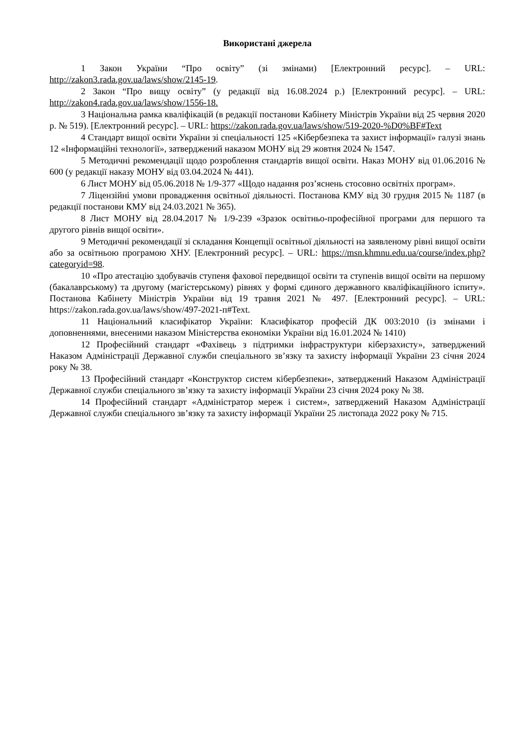Використані джерела
1 Закон України “Про освіту” (зі змінами) [Електронний ресурс]. – URL: http://zakon3.rada.gov.ua/laws/show/2145-19.
2 Закон “Про вищу освіту” (у редакції від 16.08.2024 р.) [Електронний ресурс]. – URL: http://zakon4.rada.gov.ua/laws/show/1556-18.
3 Національна рамка кваліфікацій (в редакції постанови Кабінету Міністрів України від 25 червня 2020 р. № 519). [Електронний ресурс]. – URL: https://zakon.rada.gov.ua/laws/show/519-2020-%D0%BF#Text
4 Стандарт вищої освіти України зі спеціальності 125 «Кібербезпека та захист інформації» галузі знань 12 «Інформаційні технології», затверджений наказом МОНУ від 29 жовтня 2024 № 1547.
5 Методичні рекомендації щодо розроблення стандартів вищої освіти. Наказ МОНУ від 01.06.2016 № 600 (у редакції наказу МОНУ від 03.04.2024 № 441).
6 Лист МОНУ від 05.06.2018 № 1/9-377 «Щодо надання роз’яснень стосовно освітніх програм».
7 Ліцензійні умови провадження освітньої діяльності. Постанова КМУ від 30 грудня 2015 № 1187 (в редакції постанови КМУ від 24.03.2021 № 365).
8 Лист МОНУ від 28.04.2017 № 1/9-239 «Зразок освітньо-професійної програми для першого та другого рівнів вищої освіти».
9 Методичні рекомендації зі складання Концепції освітньої діяльності на заявленому рівні вищої освіти або за освітньою програмою ХНУ. [Електронний ресурс]. – URL: https://msn.khmnu.edu.ua/course/index.php?categoryid=98.
10 «Про атестацію здобувачів ступеня фахової передвищої освіти та ступенів вищої освіти на першому (бакалаврському) та другому (магістерському) рівнях у формі єдиного державного кваліфікаційного іспиту». Постанова Кабінету Міністрів України від 19 травня 2021 № 497. [Електронний ресурс]. – URL: https://zakon.rada.gov.ua/laws/show/497-2021-п#Text.
11 Національний класифікатор України: Класифікатор професій ДК 003:2010 (із змінами і доповненнями, внесеними наказом Міністерства економіки України від 16.01.2024 № 1410)
12 Професійний стандарт «Фахівець з підтримки інфраструктури кіберзахисту», затверджений Наказом Адміністрації Державної служби спеціального зв’язку та захисту інформації України 23 січня 2024 року № 38.
13 Професійний стандарт «Конструктор систем кібербезпеки», затверджений Наказом Адміністрації Державної служби спеціального зв’язку та захисту інформації України 23 січня 2024 року № 38.
14 Професійний стандарт «Адміністратор мереж і систем», затверджений Наказом Адміністрації Державної служби спеціального зв’язку та захисту інформації України 25 листопада 2022 року № 715.